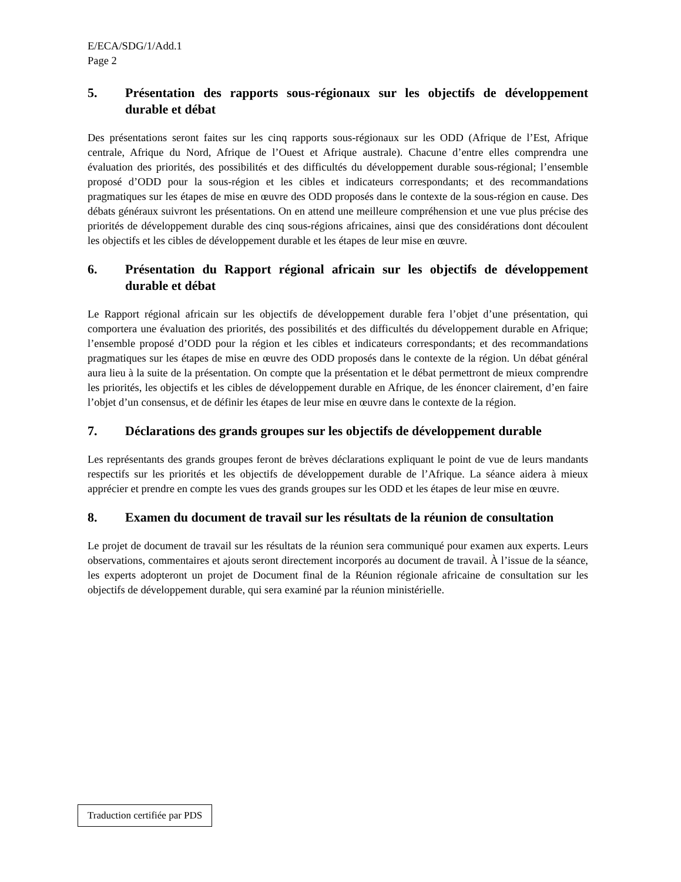E/ECA/SDG/1/Add.1
Page 2
5. Présentation des rapports sous-régionaux sur les objectifs de développement durable et débat
Des présentations seront faites sur les cinq rapports sous-régionaux sur les ODD (Afrique de l’Est, Afrique centrale, Afrique du Nord, Afrique de l’Ouest et Afrique australe). Chacune d’entre elles comprendra une évaluation des priorités, des possibilités et des difficultés du développement durable sous-régional; l’ensemble proposé d’ODD pour la sous-région et les cibles et indicateurs correspondants; et des recommandations pragmatiques sur les étapes de mise en œuvre des ODD proposés dans le contexte de la sous-région en cause. Des débats généraux suivront les présentations. On en attend une meilleure compréhension et une vue plus précise des priorités de développement durable des cinq sous-régions africaines, ainsi que des considérations dont découlent les objectifs et les cibles de développement durable et les étapes de leur mise en œuvre.
6. Présentation du Rapport régional africain sur les objectifs de développement durable et débat
Le Rapport régional africain sur les objectifs de développement durable fera l’objet d’une présentation, qui comportera une évaluation des priorités, des possibilités et des difficultés du développement durable en Afrique; l’ensemble proposé d’ODD pour la région et les cibles et indicateurs correspondants; et des recommandations pragmatiques sur les étapes de mise en œuvre des ODD proposés dans le contexte de la région. Un débat général aura lieu à la suite de la présentation. On compte que la présentation et le débat permettront de mieux comprendre les priorités, les objectifs et les cibles de développement durable en Afrique, de les énoncer clairement, d’en faire l’objet d’un consensus, et de définir les étapes de leur mise en œuvre dans le contexte de la région.
7. Déclarations des grands groupes sur les objectifs de développement durable
Les représentants des grands groupes feront de brèves déclarations expliquant le point de vue de leurs mandants respectifs sur les priorités et les objectifs de développement durable de l’Afrique. La séance aidera à mieux apprécier et prendre en compte les vues des grands groupes sur les ODD et les étapes de leur mise en œuvre.
8. Examen du document de travail sur les résultats de la réunion de consultation
Le projet de document de travail sur les résultats de la réunion sera communiqué pour examen aux experts. Leurs observations, commentaires et ajouts seront directement incorporés au document de travail. À l’issue de la séance, les experts adopteront un projet de Document final de la Réunion régionale africaine de consultation sur les objectifs de développement durable, qui sera examiné par la réunion ministérielle.
Traduction certifiée par PDS